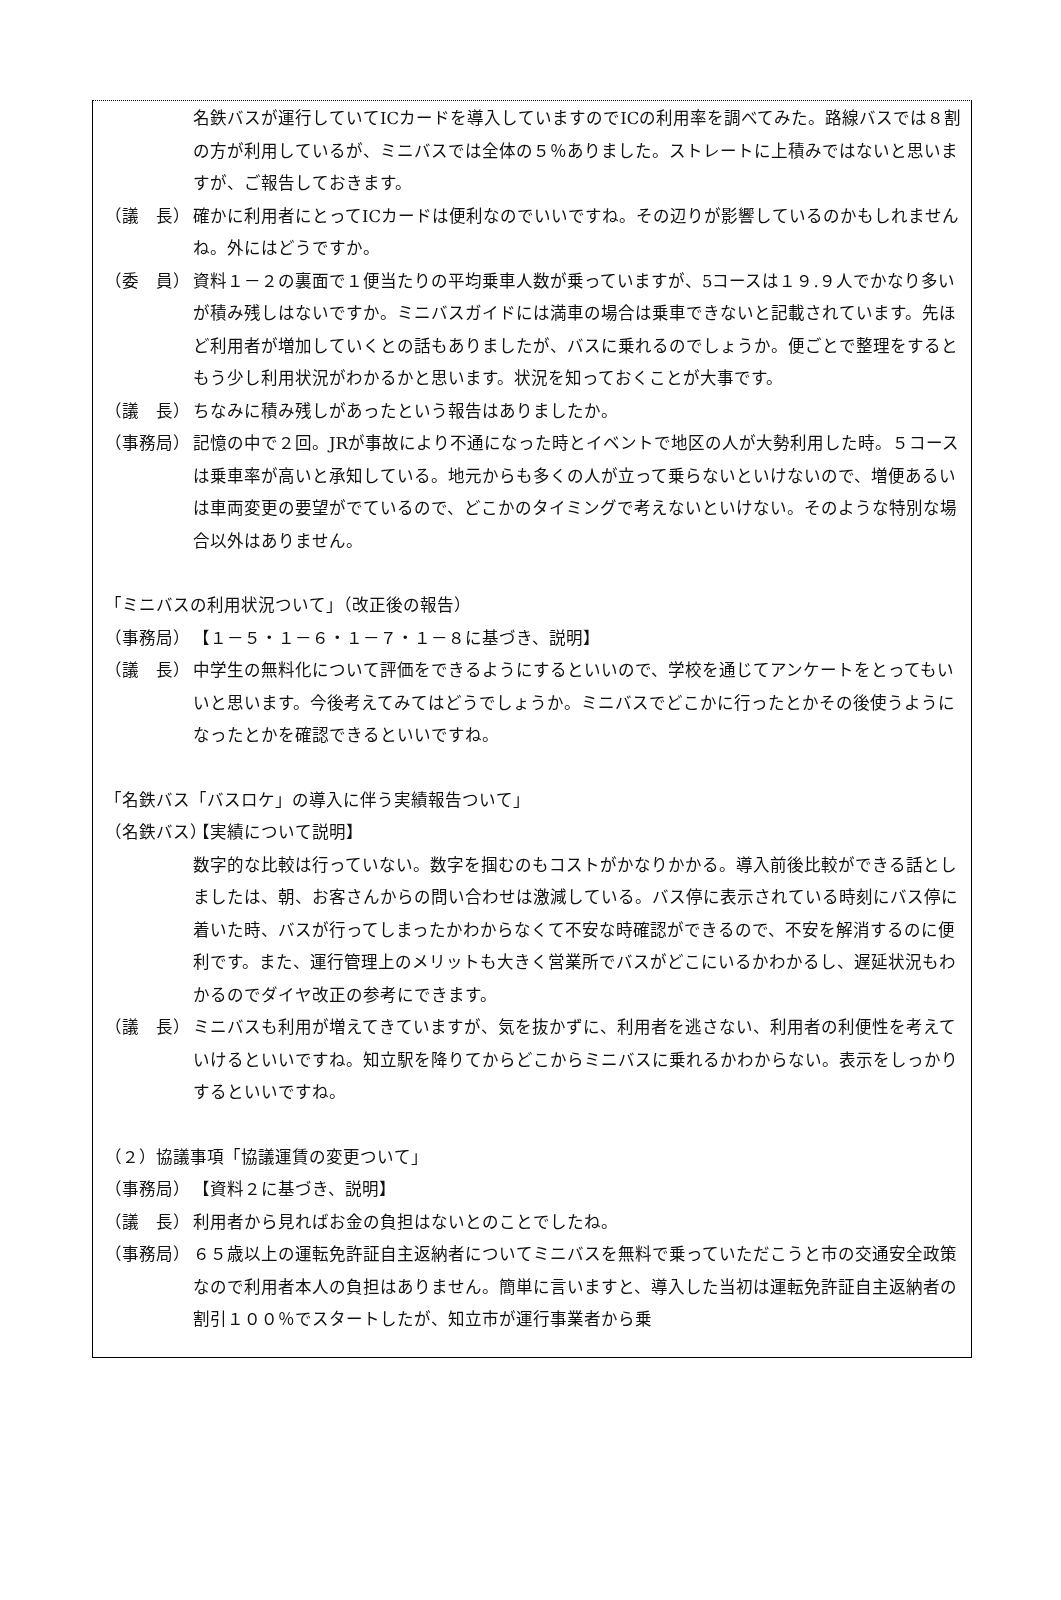名鉄バスが運行していてICカードを導入していますのでICの利用率を調べてみた。路線バスでは８割の方が利用しているが、ミニバスでは全体の５％ありました。ストレートに上積みではないと思いますが、ご報告しておきます。
（議　長） 確かに利用者にとってICカードは便利なのでいいですね。その辺りが影響しているのかもしれませんね。外にはどうですか。
（委　員） 資料１－２の裏面で１便当たりの平均乗車人数が乗っていますが、5コースは１９.９人でかなり多いが積み残しはないですか。ミニバスガイドには満車の場合は乗車できないと記載されています。先ほど利用者が増加していくとの話もありましたが、バスに乗れるのでしょうか。便ごとで整理をするともう少し利用状況がわかるかと思います。状況を知っておくことが大事です。
（議　長） ちなみに積み残しがあったという報告はありましたか。
（事務局） 記憶の中で２回。JRが事故により不通になった時とイベントで地区の人が大勢利用した時。５コースは乗車率が高いと承知している。地元からも多くの人が立って乗らないといけないので、増便あるいは車両変更の要望がでているので、どこかのタイミングで考えないといけない。そのような特別な場合以外はありません。
「ミニバスの利用状況ついて」（改正後の報告）
（事務局） 【１－５・１－６・１－７・１－８に基づき、説明】
（議　長） 中学生の無料化について評価をできるようにするといいので、学校を通じてアンケートをとってもいいと思います。今後考えてみてはどうでしょうか。ミニバスでどこかに行ったとかその後使うようになったとかを確認できるといいですね。
「名鉄バス「バスロケ」の導入に伴う実績報告ついて」
（名鉄バス） 【実績について説明】
数字的な比較は行っていない。数字を掴むのもコストがかなりかかる。導入前後比較ができる話としましたは、朝、お客さんからの問い合わせは激減している。バス停に表示されている時刻にバス停に着いた時、バスが行ってしまったかわからなくて不安な時確認ができるので、不安を解消するのに便利です。また、運行管理上のメリットも大きく営業所でバスがどこにいるかわかるし、遅延状況もわかるのでダイヤ改正の参考にできます。
（議　長） ミニバスも利用が増えてきていますが、気を抜かずに、利用者を逃さない、利用者の利便性を考えていけるといいですね。知立駅を降りてからどこからミニバスに乗れるかわからない。表示をしっかりするといいですね。
（２）協議事項「協議運賃の変更ついて」
（事務局） 【資料２に基づき、説明】
（議　長） 利用者から見ればお金の負担はないとのことでしたね。
（事務局） ６５歳以上の運転免許証自主返納者についてミニバスを無料で乗っていただこうと市の交通安全政策なので利用者本人の負担はありません。簡単に言いますと、導入した当初は運転免許証自主返納者の割引１００％でスタートしたが、知立市が運行事業者から乗